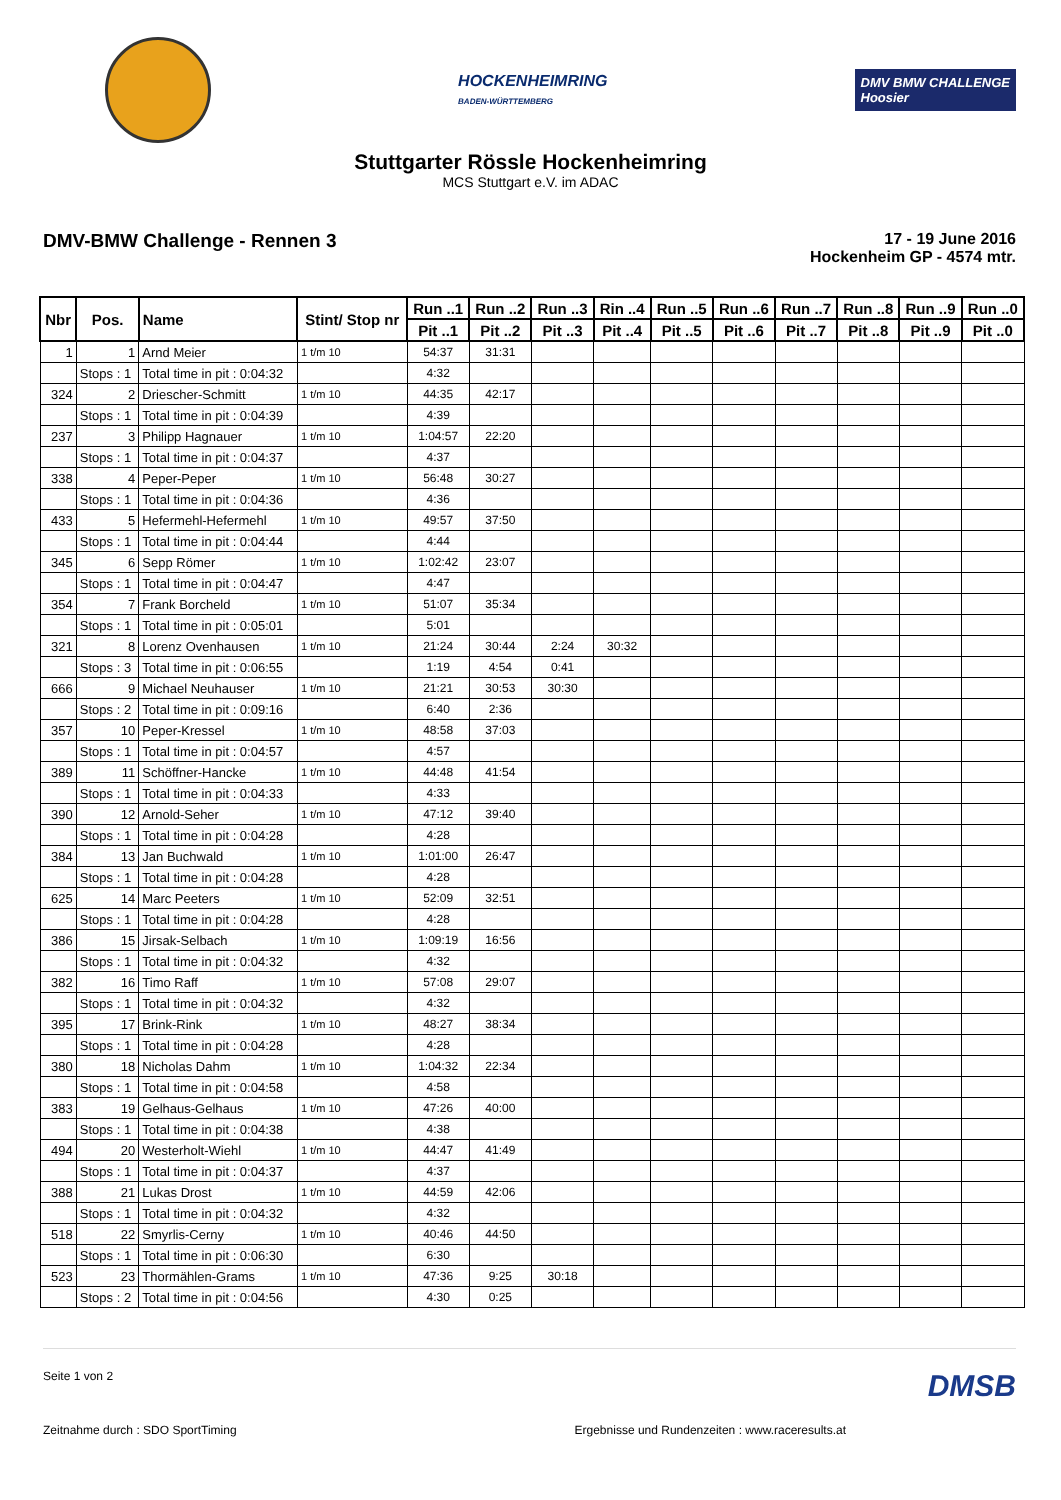HOCKENHEIMRING
BADEN-WÜRTTEMBERG
DMV BMW CHALLENGE
Hoosier
Stuttgarter Rössle Hockenheimring
MCS Stuttgart e.V. im ADAC
DMV-BMW Challenge - Rennen 3
17 - 19 June 2016
Hockenheim GP - 4574 mtr.
| Nbr | Pos. | Name | | Stint/ Stop nr | Run ..1 | Run ..2 | Run ..3 | Rin ..4 | Run ..5 | Run ..6 | Run ..7 | Run ..8 | Run ..9 | Run ..0 |
| --- | --- | --- | --- | --- | --- | --- | --- | --- | --- | --- | --- | --- | --- | --- |
| | | | | | Pit ..1 | Pit ..2 | Pit ..3 | Pit ..4 | Pit ..5 | Pit ..6 | Pit ..7 | Pit ..8 | Pit ..9 | Pit ..0 |
| 1 | 1 | Arnd Meier | | 1 t/m 10 | 54:37 | 31:31 | | | | | | | | |
| | Stops : 1 | | Total time in pit : 0:04:32 | | 4:32 | | | | | | | | | |
| 324 | 2 | Driescher-Schmitt | | 1 t/m 10 | 44:35 | 42:17 | | | | | | | | |
| | Stops : 1 | | Total time in pit : 0:04:39 | | 4:39 | | | | | | | | | |
| 237 | 3 | Philipp Hagnauer | | 1 t/m 10 | 1:04:57 | 22:20 | | | | | | | | |
| | Stops : 1 | | Total time in pit : 0:04:37 | | 4:37 | | | | | | | | | |
| 338 | 4 | Peper-Peper | | 1 t/m 10 | 56:48 | 30:27 | | | | | | | | |
| | Stops : 1 | | Total time in pit : 0:04:36 | | 4:36 | | | | | | | | | |
| 433 | 5 | Hefermehl-Hefermehl | | 1 t/m 10 | 49:57 | 37:50 | | | | | | | | |
| | Stops : 1 | | Total time in pit : 0:04:44 | | 4:44 | | | | | | | | | |
| 345 | 6 | Sepp Römer | | 1 t/m 10 | 1:02:42 | 23:07 | | | | | | | | |
| | Stops : 1 | | Total time in pit : 0:04:47 | | 4:47 | | | | | | | | | |
| 354 | 7 | Frank Borcheld | | 1 t/m 10 | 51:07 | 35:34 | | | | | | | | |
| | Stops : 1 | | Total time in pit : 0:05:01 | | 5:01 | | | | | | | | | |
| 321 | 8 | Lorenz Ovenhausen | | 1 t/m 10 | 21:24 | 30:44 | 2:24 | 30:32 | | | | | | |
| | Stops : 3 | | Total time in pit : 0:06:55 | | 1:19 | 4:54 | 0:41 | | | | | | | |
| 666 | 9 | Michael Neuhauser | | 1 t/m 10 | 21:21 | 30:53 | 30:30 | | | | | | | |
| | Stops : 2 | | Total time in pit : 0:09:16 | | 6:40 | 2:36 | | | | | | | | |
| 357 | 10 | Peper-Kressel | | 1 t/m 10 | 48:58 | 37:03 | | | | | | | | |
| | Stops : 1 | | Total time in pit : 0:04:57 | | 4:57 | | | | | | | | | |
| 389 | 11 | Schöffner-Hancke | | 1 t/m 10 | 44:48 | 41:54 | | | | | | | | |
| | Stops : 1 | | Total time in pit : 0:04:33 | | 4:33 | | | | | | | | | |
| 390 | 12 | Arnold-Seher | | 1 t/m 10 | 47:12 | 39:40 | | | | | | | | |
| | Stops : 1 | | Total time in pit : 0:04:28 | | 4:28 | | | | | | | | | |
| 384 | 13 | Jan Buchwald | | 1 t/m 10 | 1:01:00 | 26:47 | | | | | | | | |
| | Stops : 1 | | Total time in pit : 0:04:28 | | 4:28 | | | | | | | | | |
| 625 | 14 | Marc Peeters | | 1 t/m 10 | 52:09 | 32:51 | | | | | | | | |
| | Stops : 1 | | Total time in pit : 0:04:28 | | 4:28 | | | | | | | | | |
| 386 | 15 | Jirsak-Selbach | | 1 t/m 10 | 1:09:19 | 16:56 | | | | | | | | |
| | Stops : 1 | | Total time in pit : 0:04:32 | | 4:32 | | | | | | | | | |
| 382 | 16 | Timo Raff | | 1 t/m 10 | 57:08 | 29:07 | | | | | | | | |
| | Stops : 1 | | Total time in pit : 0:04:32 | | 4:32 | | | | | | | | | |
| 395 | 17 | Brink-Rink | | 1 t/m 10 | 48:27 | 38:34 | | | | | | | | |
| | Stops : 1 | | Total time in pit : 0:04:28 | | 4:28 | | | | | | | | | |
| 380 | 18 | Nicholas Dahm | | 1 t/m 10 | 1:04:32 | 22:34 | | | | | | | | |
| | Stops : 1 | | Total time in pit : 0:04:58 | | 4:58 | | | | | | | | | |
| 383 | 19 | Gelhaus-Gelhaus | | 1 t/m 10 | 47:26 | 40:00 | | | | | | | | |
| | Stops : 1 | | Total time in pit : 0:04:38 | | 4:38 | | | | | | | | | |
| 494 | 20 | Westerholt-Wiehl | | 1 t/m 10 | 44:47 | 41:49 | | | | | | | | |
| | Stops : 1 | | Total time in pit : 0:04:37 | | 4:37 | | | | | | | | | |
| 388 | 21 | Lukas Drost | | 1 t/m 10 | 44:59 | 42:06 | | | | | | | | |
| | Stops : 1 | | Total time in pit : 0:04:32 | | 4:32 | | | | | | | | | |
| 518 | 22 | Smyrlis-Cerny | | 1 t/m 10 | 40:46 | 44:50 | | | | | | | | |
| | Stops : 1 | | Total time in pit : 0:06:30 | | 6:30 | | | | | | | | | |
| 523 | 23 | Thormählen-Grams | | 1 t/m 10 | 47:36 | 9:25 | 30:18 | | | | | | | |
| | Stops : 2 | | Total time in pit : 0:04:56 | | 4:30 | 0:25 | | | | | | | | |
Seite 1 von 2 DMSB
Zeitnahme durch : SDO SportTiming Ergebnisse und Rundenzeiten : www.raceresults.at